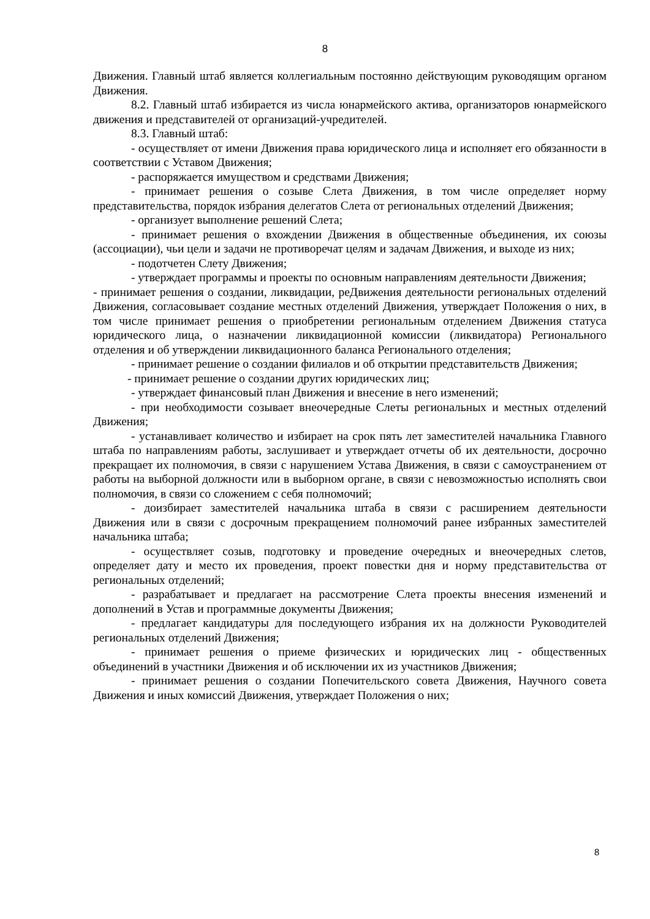8
Движения. Главный штаб является коллегиальным постоянно действующим руководящим органом Движения.
8.2. Главный штаб избирается из числа юнармейского актива, организаторов юнармейского движения и представителей от организаций-учредителей.
8.3. Главный штаб:
- осуществляет от имени Движения права юридического лица и исполняет его обязанности в соответствии с Уставом Движения;
- распоряжается имуществом и средствами Движения;
- принимает решения о созыве Слета Движения, в том числе определяет норму представительства, порядок избрания делегатов Слета от региональных отделений Движения;
- организует выполнение решений Слета;
- принимает решения о вхождении Движения в общественные объединения, их союзы (ассоциации), чьи цели и задачи не противоречат целям и задачам Движения, и выходе из них;
- подотчетен Слету Движения;
- утверждает программы и проекты по основным направлениям деятельности Движения;
- принимает решения о создании, ликвидации, реДвижения деятельности региональных отделений Движения, согласовывает создание местных отделений Движения, утверждает Положения о них, в том числе принимает решения о приобретении региональным отделением Движения статуса юридического лица, о назначении ликвидационной комиссии (ликвидатора) Регионального отделения и об утверждении ликвидационного баланса Регионального отделения;
- принимает решение о создании филиалов и об открытии представительств Движения;
- принимает решение о создании других юридических лиц;
- утверждает финансовый план Движения и внесение в него изменений;
- при необходимости созывает внеочередные Слеты региональных и местных отделений Движения;
- устанавливает количество и избирает на срок пять лет заместителей начальника Главного штаба по направлениям работы, заслушивает и утверждает отчеты об их деятельности, досрочно прекращает их полномочия, в связи с нарушением Устава Движения, в связи с самоустранением от работы на выборной должности или в выборном органе, в связи с невозможностью исполнять свои полномочия, в связи со сложением с себя полномочий;
- доизбирает заместителей начальника штаба в связи с расширением деятельности Движения или в связи с досрочным прекращением полномочий ранее избранных заместителей начальника штаба;
- осуществляет созыв, подготовку и проведение очередных и внеочередных слетов, определяет дату и место их проведения, проект повестки дня и норму представительства от региональных отделений;
- разрабатывает и предлагает на рассмотрение Слета проекты внесения изменений и дополнений в Устав и программные документы Движения;
- предлагает кандидатуры для последующего избрания их на должности Руководителей региональных отделений Движения;
- принимает решения о приеме физических и юридических лиц - общественных объединений в участники Движения и об исключении их из участников Движения;
- принимает решения о создании Попечительского совета Движения, Научного совета Движения и иных комиссий Движения, утверждает Положения о них;
8